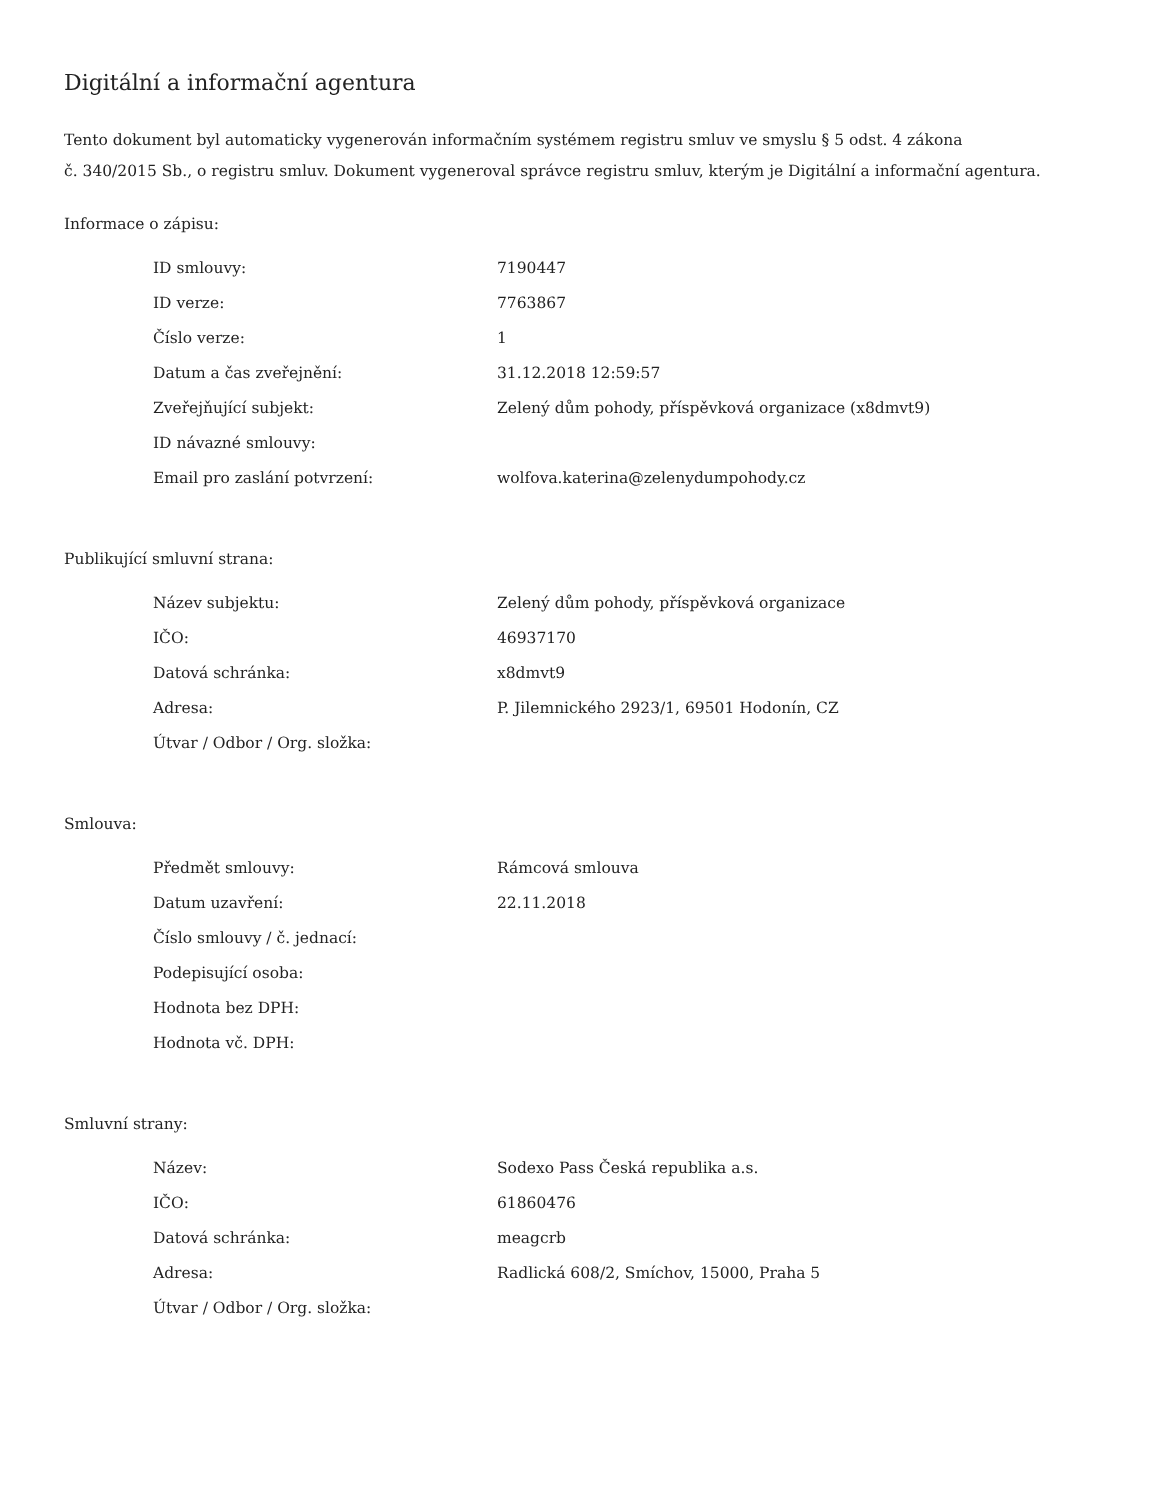Digitální a informační agentura
Tento dokument byl automaticky vygenerován informačním systémem registru smluv ve smyslu § 5 odst. 4 zákona
č. 340/2015 Sb., o registru smluv. Dokument vygeneroval správce registru smluv, kterým je Digitální a informační agentura.
Informace o zápisu:
| ID smlouvy: | 7190447 |
| ID verze: | 7763867 |
| Číslo verze: | 1 |
| Datum a čas zveřejnění: | 31.12.2018 12:59:57 |
| Zveřejňující subjekt: | Zelený dům pohody, příspěvková organizace (x8dmvt9) |
| ID návazné smlouvy: | |
| Email pro zaslání potvrzení: | wolfova.katerina@zelenydumpohody.cz |
Publikující smluvní strana:
| Název subjektu: | Zelený dům pohody, příspěvková organizace |
| IČO: | 46937170 |
| Datová schránka: | x8dmvt9 |
| Adresa: | P. Jilemnického 2923/1, 69501 Hodonín, CZ |
| Útvar / Odbor / Org. složka: | |
Smlouva:
| Předmět smlouvy: | Rámcová smlouva |
| Datum uzavření: | 22.11.2018 |
| Číslo smlouvy / č. jednací: | |
| Podepisující osoba: | |
| Hodnota bez DPH: | |
| Hodnota vč. DPH: | |
Smluvní strany:
| Název: | Sodexo Pass Česká republika a.s. |
| IČO: | 61860476 |
| Datová schránka: | meagcrb |
| Adresa: | Radlická 608/2, Smíchov, 15000, Praha 5 |
| Útvar / Odbor / Org. složka: | |